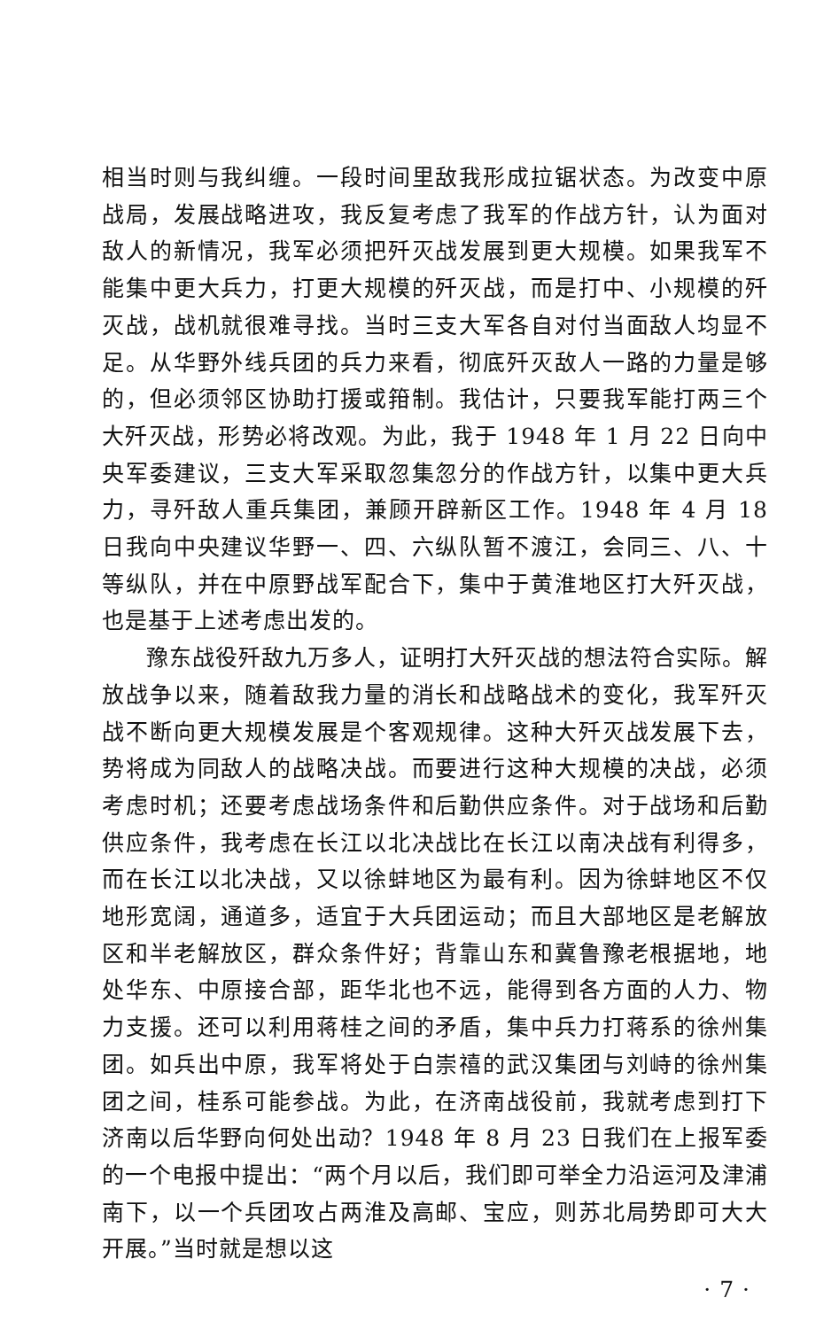相当时则与我纠缠。一段时间里敌我形成拉锯状态。为改变中原战局，发展战略进攻，我反复考虑了我军的作战方针，认为面对敌人的新情况，我军必须把歼灭战发展到更大规模。如果我军不能集中更大兵力，打更大规模的歼灭战，而是打中、小规模的歼灭战，战机就很难寻找。当时三支大军各自对付当面敌人均显不足。从华野外线兵团的兵力来看，彻底歼灭敌人一路的力量是够的，但必须邻区协助打援或箝制。我估计，只要我军能打两三个大歼灭战，形势必将改观。为此，我于 1948 年 1 月 22 日向中央军委建议，三支大军采取忽集忽分的作战方针，以集中更大兵力，寻歼敌人重兵集团，兼顾开辟新区工作。1948 年 4 月 18 日我向中央建议华野一、四、六纵队暂不渡江，会同三、八、十等纵队，并在中原野战军配合下，集中于黄淮地区打大歼灭战，也是基于上述考虑出发的。
豫东战役歼敌九万多人，证明打大歼灭战的想法符合实际。解放战争以来，随着敌我力量的消长和战略战术的变化，我军歼灭战不断向更大规模发展是个客观规律。这种大歼灭战发展下去，势将成为同敌人的战略决战。而要进行这种大规模的决战，必须考虑时机；还要考虑战场条件和后勤供应条件。对于战场和后勤供应条件，我考虑在长江以北决战比在长江以南决战有利得多，而在长江以北决战，又以徐蚌地区为最有利。因为徐蚌地区不仅地形宽阔，通道多，适宜于大兵团运动；而且大部地区是老解放区和半老解放区，群众条件好；背靠山东和冀鲁豫老根据地，地处华东、中原接合部，距华北也不远，能得到各方面的人力、物力支援。还可以利用蒋桂之间的矛盾，集中兵力打蒋系的徐州集团。如兵出中原，我军将处于白崇禧的武汉集团与刘峙的徐州集团之间，桂系可能参战。为此，在济南战役前，我就考虑到打下济南以后华野向何处出动？1948 年 8 月 23 日我们在上报军委的一个电报中提出：“两个月以后，我们即可举全力沿运河及津浦南下，以一个兵团攻占两淮及高邮、宝应，则苏北局势即可大大开展。”当时就是想以这
· 7 ·